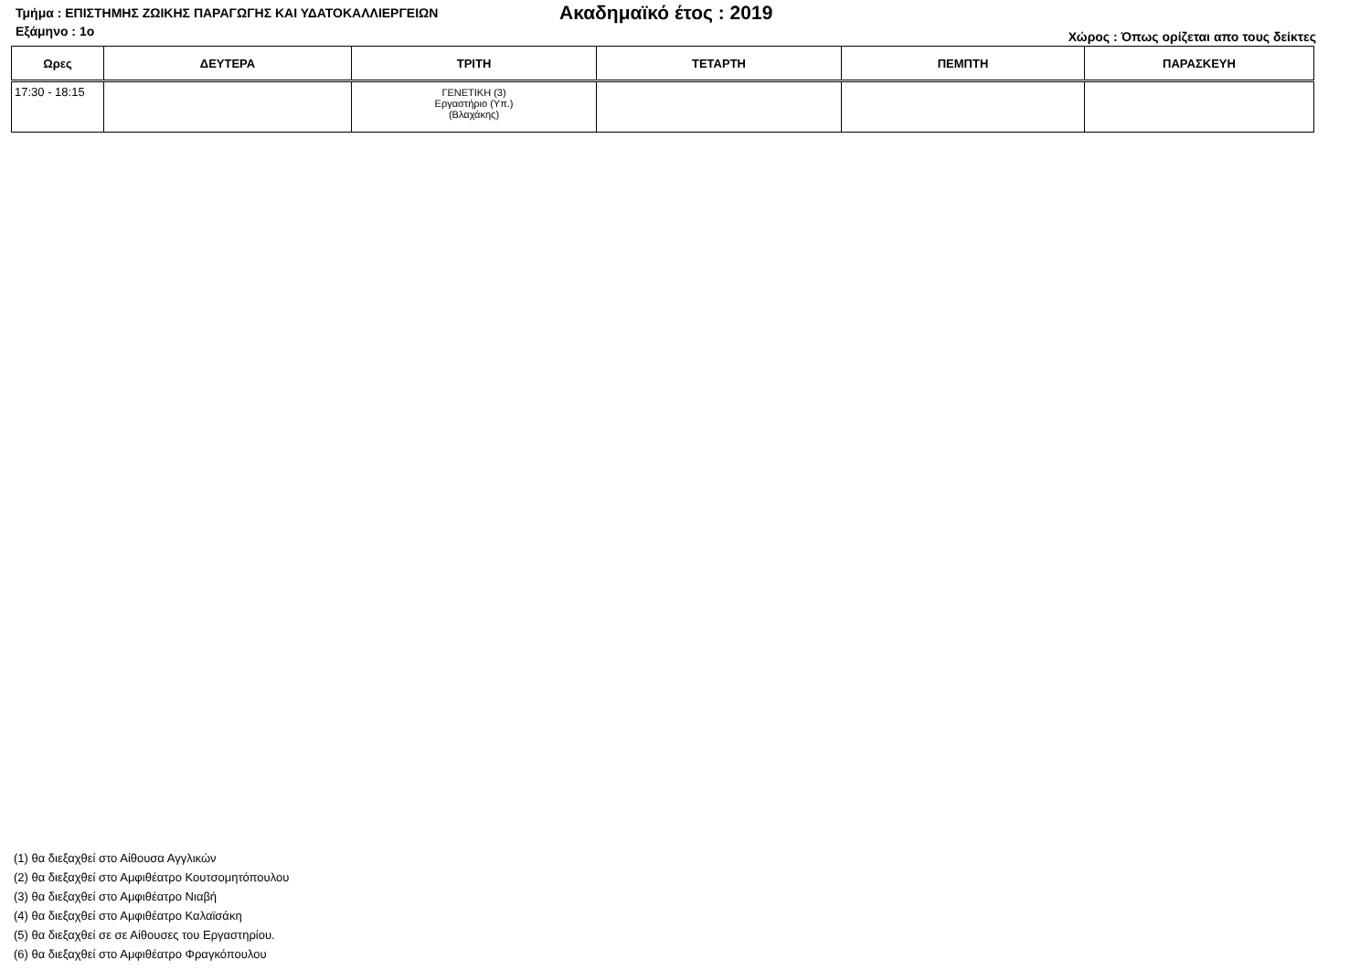Τμήμα : ΕΠΙΣΤΗΜΗΣ ΖΩΙΚΗΣ ΠΑΡΑΓΩΓΗΣ ΚΑΙ ΥΔΑΤΟΚΑΛΛΙΕΡΓΕΙΩΝ
Ακαδημαϊκό έτος : 2019
Εξάμηνο : 1ο
Χώρος : Όπως ορίζεται απο τους δείκτες
| Ωρες | ΔΕΥΤΕΡΑ | ΤΡΙΤΗ | ΤΕΤΑΡΤΗ | ΠΕΜΠΤΗ | ΠΑΡΑΣΚΕΥΗ |
| --- | --- | --- | --- | --- | --- |
| 17:30 - 18:15 | | ΓΕΝΕΤΙΚΗ (3) Εργαστήριο (Υπ.) (Βλαχάκης) | | | |
(1) θα διεξαχθεί στο Αίθουσα Αγγλικών
(2) θα διεξαχθεί στο Αμφιθέατρο Κουτσομητόπουλου
(3) θα διεξαχθεί στο Αμφιθέατρο Νιαβή
(4) θα διεξαχθεί στο Αμφιθέατρο Καλαϊσάκη
(5) θα διεξαχθεί σε σε Αίθουσες του Εργαστηρίου.
(6) θα διεξαχθεί στο Αμφιθέατρο Φραγκόπουλου